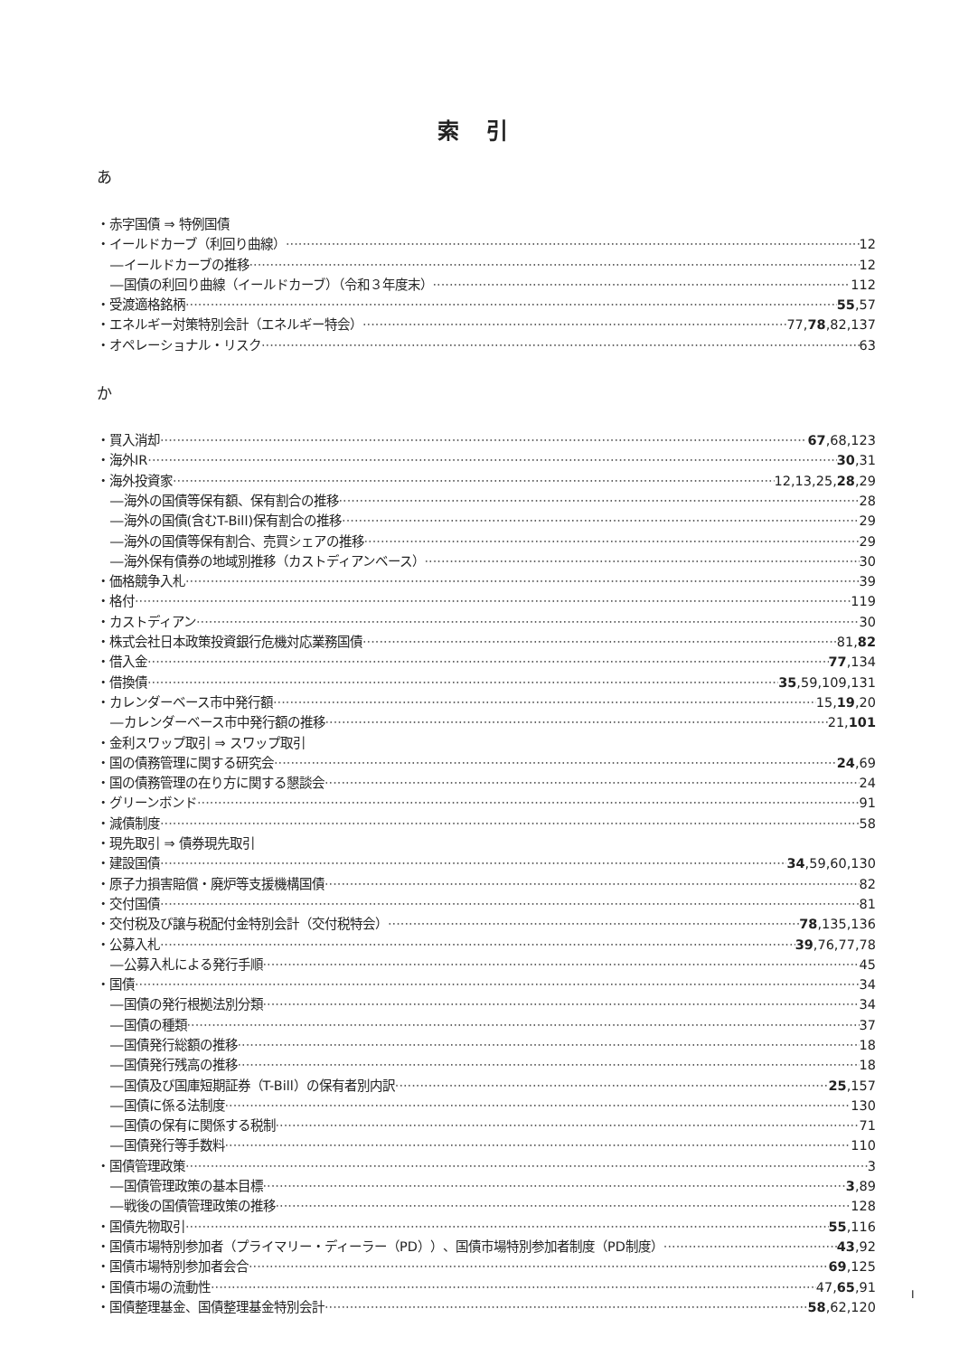索引
あ
・赤字国債 ⇒ 特例国債
・イールドカーブ（利回り曲線） 12
―イールドカーブの推移 12
―国債の利回り曲線（イールドカーブ）（令和３年度末） 112
・受渡適格銘柄 55,57
・エネルギー対策特別会計（エネルギー特会） 77,78,82,137
・オペレーショナル・リスク 63
か
・買入消却 67,68,123
・海外IR 30,31
・海外投資家 12,13,25,28,29
―海外の国債等保有額、保有割合の推移 28
―海外の国債(含むT-Bill)保有割合の推移 29
―海外の国債等保有割合、売買シェアの推移 29
―海外保有債券の地域別推移（カストディアンベース） 30
・価格競争入札 39
・格付 119
・カストディアン 30
・株式会社日本政策投資銀行危機対応業務国債 81,82
・借入金 77,134
・借換債 35,59,109,131
・カレンダーベース市中発行額 15,19,20
―カレンダーベース市中発行額の推移 21,101
・金利スワップ取引 ⇒ スワップ取引
・国の債務管理に関する研究会 24,69
・国の債務管理の在り方に関する懇談会 24
・グリーンボンド 91
・減債制度 58
・現先取引 ⇒ 債券現先取引
・建設国債 34,59,60,130
・原子力損害賠償・廃炉等支援機構国債 82
・交付国債 81
・交付税及び譲与税配付金特別会計（交付税特会） 78,135,136
・公募入札 39,76,77,78
―公募入札による発行手順 45
・国債 34
―国債の発行根拠法別分類 34
―国債の種類 37
―国債発行総額の推移 18
―国債発行残高の推移 18
―国債及び国庫短期証券（T-Bill）の保有者別内訳 25,157
―国債に係る法制度 130
―国債の保有に関係する税制 71
―国債発行等手数料 110
・国債管理政策 3
―国債管理政策の基本目標 3,89
―戦後の国債管理政策の推移 128
・国債先物取引 55,116
・国債市場特別参加者（プライマリー・ディーラー（PD））、国債市場特別参加者制度（PD制度） 43,92
・国債市場特別参加者会合 69,125
・国債市場の流動性 47,65,91
・国債整理基金、国債整理基金特別会計 58,62,120
I